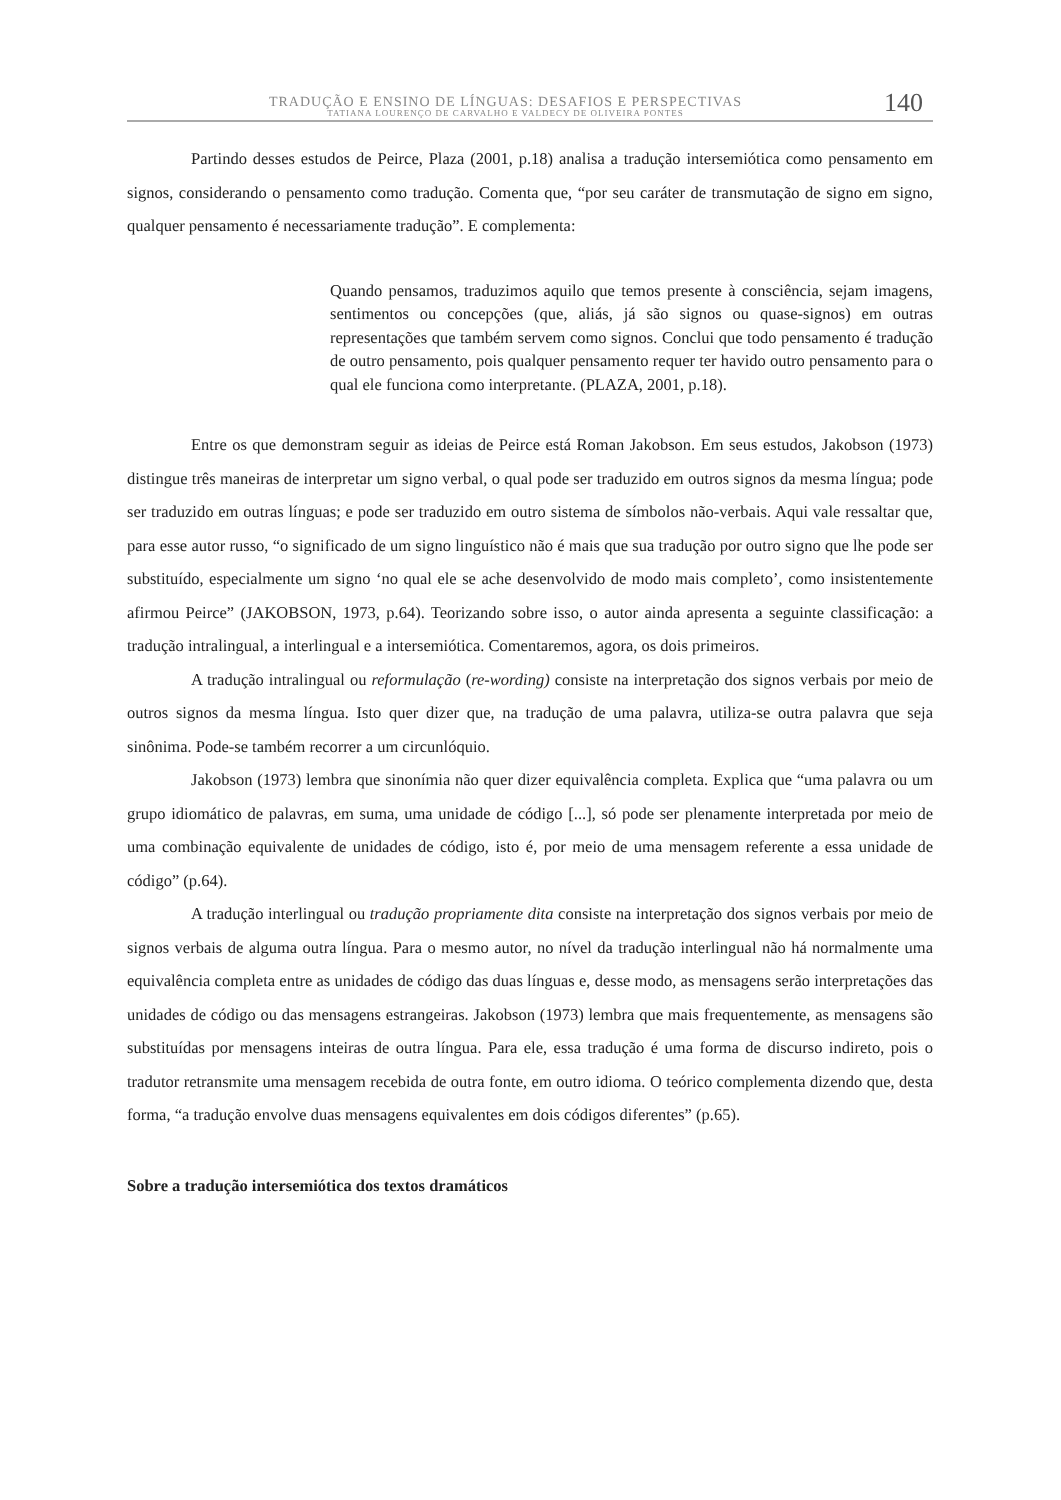TRADUÇÃO E ENSINO DE LÍNGUAS: DESAFIOS E PERSPECTIVAS
TATIANA LOURENÇO DE CARVALHO E VALDECY DE OLIVEIRA PONTES
140
Partindo desses estudos de Peirce, Plaza (2001, p.18) analisa a tradução intersemiótica como pensamento em signos, considerando o pensamento como tradução. Comenta que, “por seu caráter de transmutação de signo em signo, qualquer pensamento é necessariamente tradução”. E complementa:
Quando pensamos, traduzimos aquilo que temos presente à consciência, sejam imagens, sentimentos ou concepções (que, aliás, já são signos ou quase-signos) em outras representações que também servem como signos. Conclui que todo pensamento é tradução de outro pensamento, pois qualquer pensamento requer ter havido outro pensamento para o qual ele funciona como interpretante. (PLAZA, 2001, p.18).
Entre os que demonstram seguir as ideias de Peirce está Roman Jakobson. Em seus estudos, Jakobson (1973) distingue três maneiras de interpretar um signo verbal, o qual pode ser traduzido em outros signos da mesma língua; pode ser traduzido em outras línguas; e pode ser traduzido em outro sistema de símbolos não-verbais. Aqui vale ressaltar que, para esse autor russo, “o significado de um signo linguístico não é mais que sua tradução por outro signo que lhe pode ser substituído, especialmente um signo ‘no qual ele se ache desenvolvido de modo mais completo’, como insistentemente afirmou Peirce” (JAKOBSON, 1973, p.64). Teorizando sobre isso, o autor ainda apresenta a seguinte classificação: a tradução intralingual, a interlingual e a intersemiótica. Comentaremos, agora, os dois primeiros.
A tradução intralingual ou reformulação (re-wording) consiste na interpretação dos signos verbais por meio de outros signos da mesma língua. Isto quer dizer que, na tradução de uma palavra, utiliza-se outra palavra que seja sinônima. Pode-se também recorrer a um circunlóquio.
Jakobson (1973) lembra que sinonímia não quer dizer equivalência completa. Explica que “uma palavra ou um grupo idiomático de palavras, em suma, uma unidade de código [...], só pode ser plenamente interpretada por meio de uma combinação equivalente de unidades de código, isto é, por meio de uma mensagem referente a essa unidade de código” (p.64).
A tradução interlingual ou tradução propriamente dita consiste na interpretação dos signos verbais por meio de signos verbais de alguma outra língua. Para o mesmo autor, no nível da tradução interlingual não há normalmente uma equivalência completa entre as unidades de código das duas línguas e, desse modo, as mensagens serão interpretações das unidades de código ou das mensagens estrangeiras. Jakobson (1973) lembra que mais frequentemente, as mensagens são substituídas por mensagens inteiras de outra língua. Para ele, essa tradução é uma forma de discurso indireto, pois o tradutor retransmite uma mensagem recebida de outra fonte, em outro idioma. O teórico complementa dizendo que, desta forma, “a tradução envolve duas mensagens equivalentes em dois códigos diferentes” (p.65).
Sobre a tradução intersemiótica dos textos dramáticos